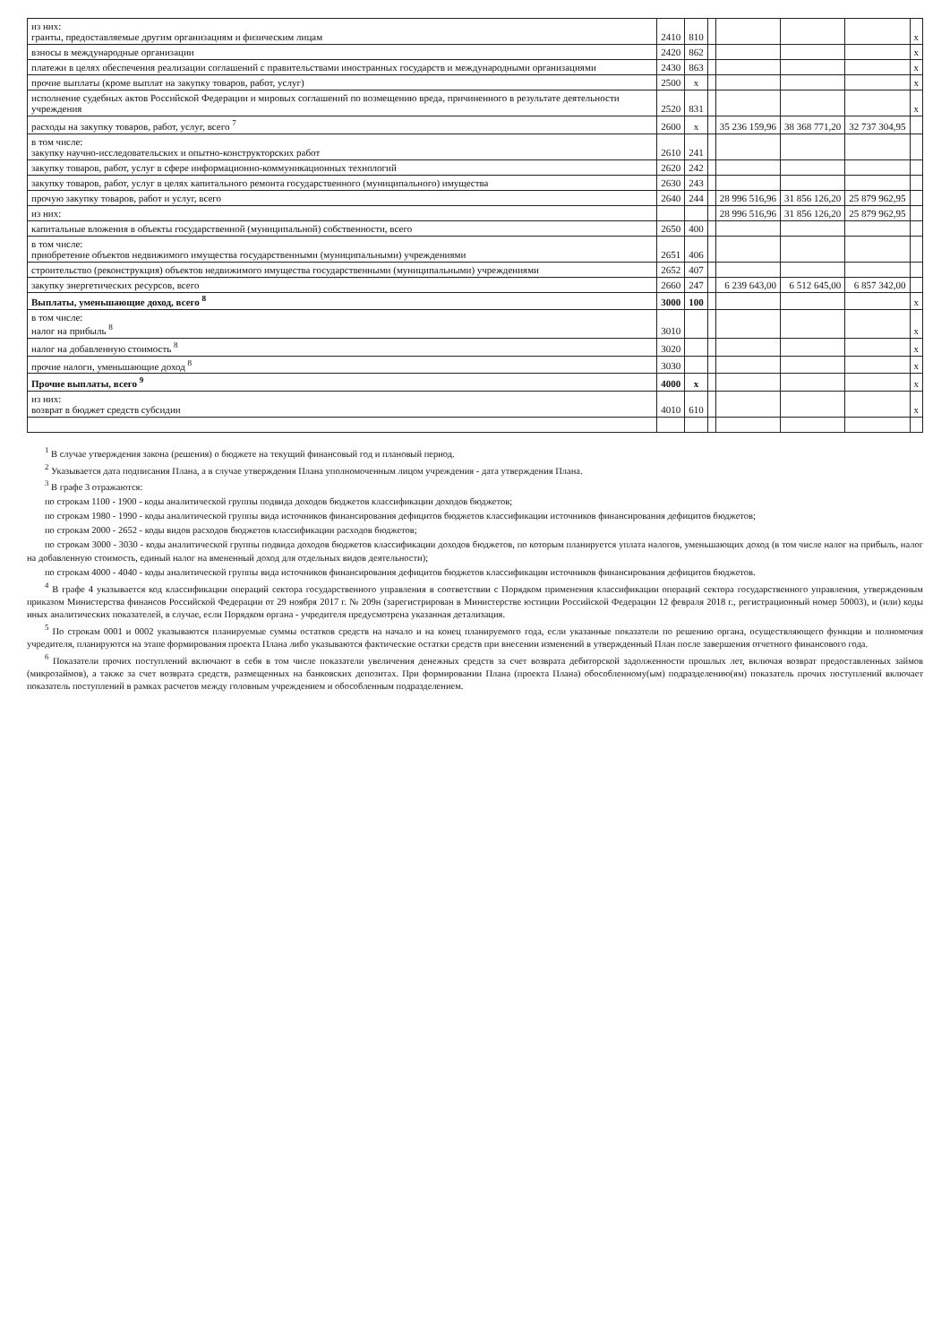| из них: гранты, предоставляемые другим организациям и физическим лицам | 2410 | 810 | | | | | х |
| взносы в международные организации | 2420 | 862 | | | | | х |
| платежи в целях обеспечения реализации соглашений с правительствами иностранных государств и международными организациями | 2430 | 863 | | | | | х |
| прочие выплаты (кроме выплат на закупку товаров, работ, услуг) | 2500 | х | | | | | х |
| исполнение судебных актов Российской Федерации и мировых соглашений по возмещению вреда, причиненного в результате деятельности учреждения | 2520 | 831 | | | | | х |
| расходы на закупку товаров, работ, услуг, всего <sup>7</sup> | 2600 | х | | 35 236 159,96 | 38 368 771,20 | 32 737 304,95 | |
| в том числе: закупку научно-исследовательских и опытно-конструкторских работ | 2610 | 241 | | | | | |
| закупку товаров, работ, услуг в сфере информационно-коммуникационных технологий | 2620 | 242 | | | | | |
| закупку товаров, работ, услуг в целях капитального ремонта государственного (муниципального) имущества | 2630 | 243 | | | | | |
| прочую закупку товаров, работ и услуг, всего | 2640 | 244 | | 28 996 516,96 | 31 856 126,20 | 25 879 962,95 | |
| из них: | | | | 28 996 516,96 | 31 856 126,20 | 25 879 962,95 | |
| капитальные вложения в объекты государственной (муниципальной) собственности, всего | 2650 | 400 | | | | | |
| в том числе: приобретение объектов недвижимого имущества государственными (муниципальными) учреждениями | 2651 | 406 | | | | | |
| строительство (реконструкция) объектов недвижимого имущества государственными (муниципальными) учреждениями | 2652 | 407 | | | | | |
| закупку энергетических ресурсов, всего | 2660 | 247 | | 6 239 643,00 | 6 512 645,00 | 6 857 342,00 | |
| Выплаты, уменьшающие доход, всего <sup>8</sup> | 3000 | 100 | | | | | х |
| в том числе: налог на прибыль <sup>8</sup> | 3010 | | | | | | х |
| налог на добавленную стоимость <sup>8</sup> | 3020 | | | | | | х |
| прочие налоги, уменьшающие доход <sup>8</sup> | 3030 | | | | | | х |
| Прочие выплаты, всего <sup>9</sup> | 4000 | х | | | | | х |
| из них: возврат в бюджет средств субсидии | 4010 | 610 | | | | | х |
<sup>1</sup> В случае утверждения закона (решения) о бюджете на текущий финансовый год и плановый период.
<sup>2</sup> Указывается дата подписания Плана, а в случае утверждения Плана уполномоченным лицом учреждения - дата утверждения Плана.
<sup>3</sup> В графе 3 отражаются:
по строкам 1100 - 1900 - коды аналитической группы подвида доходов бюджетов классификации доходов бюджетов;
по строкам 1980 - 1990 - коды аналитической группы вида источников финансирования дефицитов бюджетов классификации источников финансирования дефицитов бюджетов;
по строкам 2000 - 2652 - коды видов расходов бюджетов классификации расходов бюджетов;
по строкам 3000 - 3030 - коды аналитической группы подвида доходов бюджетов классификации доходов бюджетов, по которым планируется уплата налогов, уменьшающих доход (в том числе налог на прибыль, налог на добавленную стоимость, единый налог на вмененный доход для отдельных видов деятельности);
по строкам 4000 - 4040 - коды аналитической группы вида источников финансирования дефицитов бюджетов классификации источников финансирования дефицитов бюджетов.
<sup>4</sup> В графе 4 указывается код классификации операций сектора государственного управления в соответствии с Порядком применения классификации операций сектора государственного управления, утвержденным приказом Министерства финансов Российской Федерации от 29 ноября 2017 г. № 209н (зарегистрирован в Министерстве юстиции Российской Федерации 12 февраля 2018 г., регистрационный номер 50003), и (или) коды иных аналитических показателей, в случае, если Порядком органа - учредителя предусмотрена указанная детализация.
<sup>5</sup> По строкам 0001 и 0002 указываются планируемые суммы остатков средств на начало и на конец планируемого года, если указанные показатели по решению органа, осуществляющего функции и полномочия учредителя, планируются на этапе формирования проекта Плана либо указываются фактические остатки средств при внесении изменений в утвержденный План после завершения отчетного финансового года.
<sup>6</sup> Показатели прочих поступлений включают в себя в том числе показатели увеличения денежных средств за счет возврата дебиторской задолженности прошлых лет, включая возврат предоставленных займов (микрозаймов), а также за счет возврата средств, размещенных на банковских депозитах. При формировании Плана (проекта Плана) обособленному(ым) подразделению(ям) показатель прочих поступлений включает показатель поступлений в рамках расчетов между головным учреждением и обособленным подразделением.